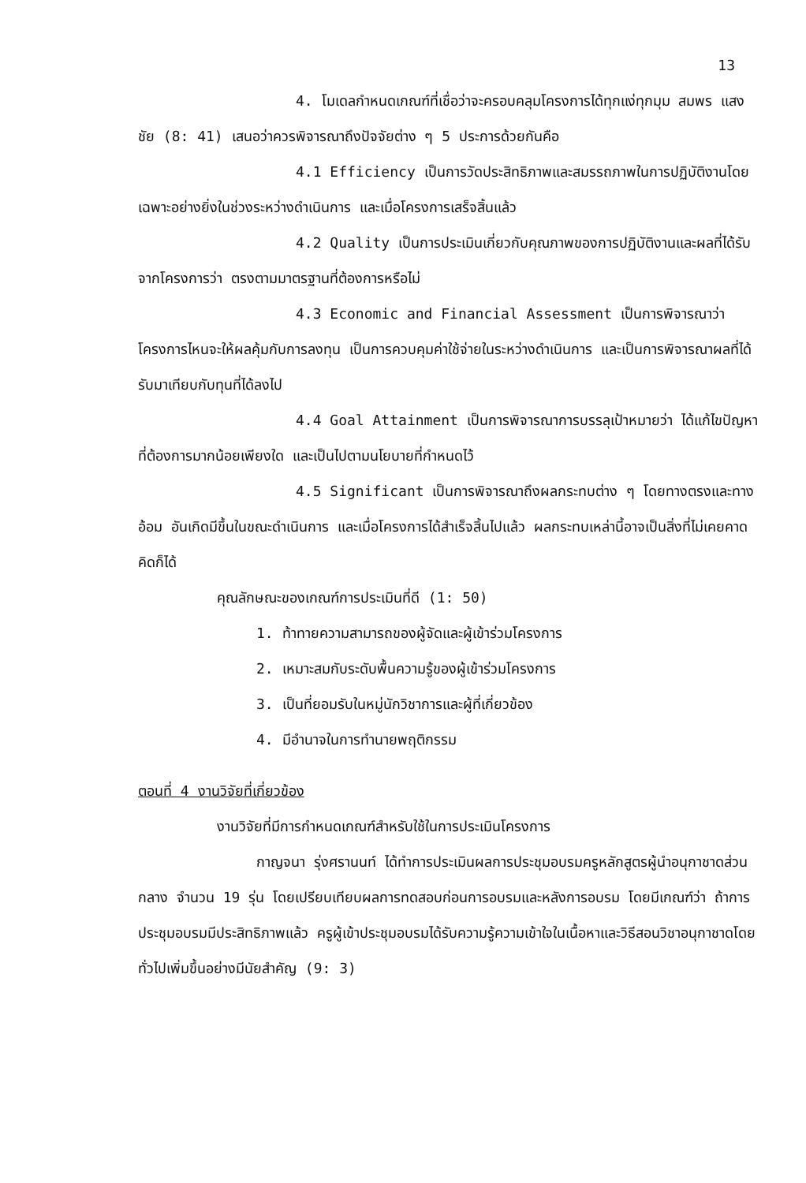13
4. โมเดลกำหนดเกณฑ์ที่เชื่อว่าจะครอบคลุมโครงการได้ทุกแง่ทุกมุม สมพร แสงชัย (8: 41) เสนอว่าควรพิจารณาถึงปัจจัยต่าง ๆ 5 ประการด้วยกันคือ
4.1 Efficiency เป็นการวัดประสิทธิภาพและสมรรถภาพในการปฏิบัติงานโดยเฉพาะอย่างยิ่งในช่วงระหว่างดำเนินการ และเมื่อโครงการเสร็จสิ้นแล้ว
4.2 Quality เป็นการประเมินเกี่ยวกับคุณภาพของการปฏิบัติงานและผลที่ได้รับจากโครงการว่า ตรงตามมาตรฐานที่ต้องการหรือไม่
4.3 Economic and Financial Assessment เป็นการพิจารณาว่าโครงการไหนจะให้ผลคุ้มกับการลงทุน เป็นการควบคุมค่าใช้จ่ายในระหว่างดำเนินการ และเป็นการพิจารณาผลที่ได้รับมาเทียบกับทุนที่ได้ลงไป
4.4 Goal Attainment เป็นการพิจารณาการบรรลุเป้าหมายว่า ได้แก้ไขปัญหาที่ต้องการมากน้อยเพียงใด และเป็นไปตามนโยบายที่กำหนดไว้
4.5 Significant เป็นการพิจารณาถึงผลกระทบต่าง ๆ โดยทางตรงและทางอ้อม อันเกิดมีขึ้นในขณะดำเนินการ และเมื่อโครงการได้สำเร็จสิ้นไปแล้ว ผลกระทบเหล่านี้อาจเป็นสิ่งที่ไม่เคยคาดคิดก็ได้
คุณลักษณะของเกณฑ์การประเมินที่ดี (1: 50)
1. ท้าทายความสามารถของผู้จัดและผู้เข้าร่วมโครงการ
2. เหมาะสมกับระดับพื้นความรู้ของผู้เข้าร่วมโครงการ
3. เป็นที่ยอมรับในหมู่นักวิชาการและผู้ที่เกี่ยวข้อง
4. มีอำนาจในการทำนายพฤติกรรม
ตอนที่ 4 งานวิจัยที่เกี่ยวข้อง
งานวิจัยที่มีการกำหนดเกณฑ์สำหรับใช้ในการประเมินโครงการ
กาญจนา รุ่งศรานนท์ ได้ทำการประเมินผลการประชุมอบรมครูหลักสูตรผู้นำอนุกาชาดส่วนกลาง จำนวน 19 รุ่น โดยเปรียบเทียบผลการทดสอบก่อนการอบรมและหลังการอบรม โดยมีเกณฑ์ว่า ถ้าการประชุมอบรมมีประสิทธิภาพแล้ว ครูผู้เข้าประชุมอบรมได้รับความรู้ความเข้าใจในเนื้อหาและวิธีสอนวิชาอนุกาชาดโดยทั่วไปเพิ่มขึ้นอย่างมีนัยสำคัญ (9: 3)